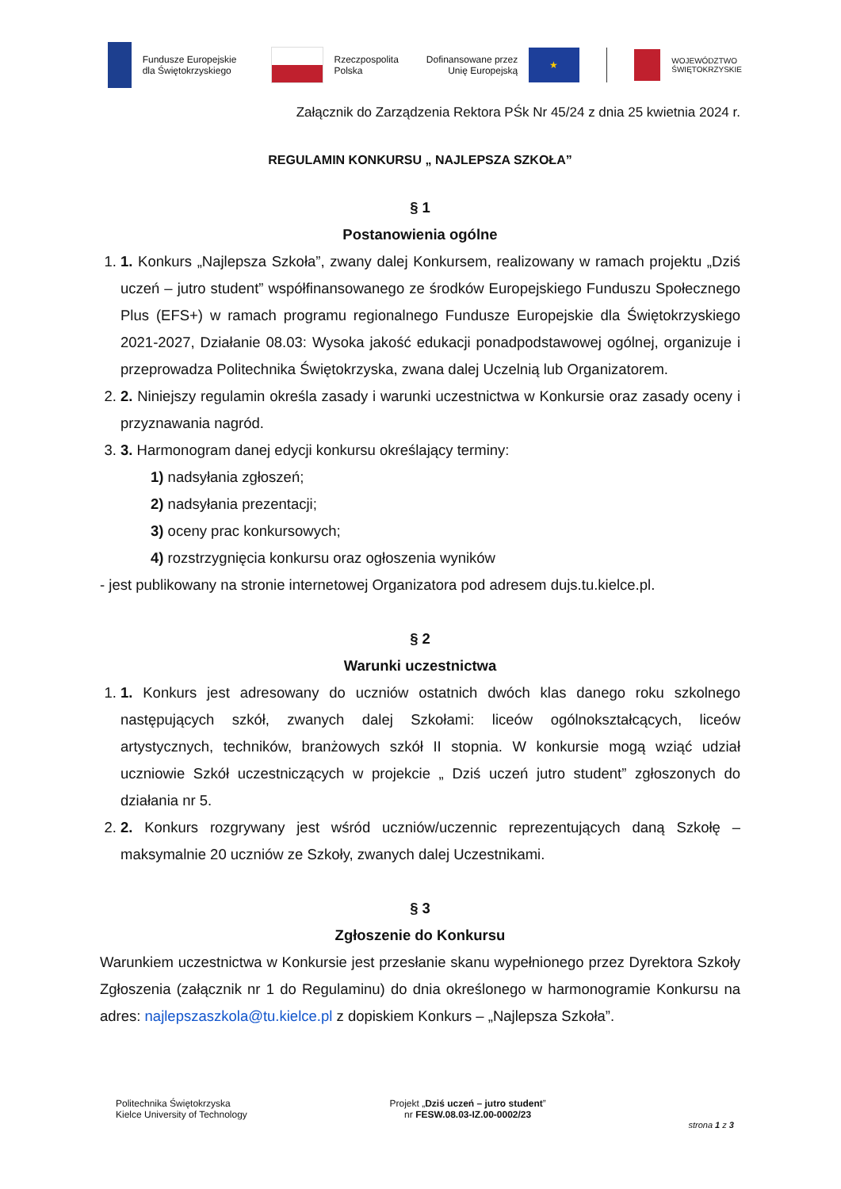Fundusze Europejskie
dla Świętokrzyskiego
Rzeczpospolita
Polska
Dofinansowane przez
Unię Europejską
★
WOJEWÓDZTWO
ŚWIĘTOKRZYSKIE
Załącznik do Zarządzenia Rektora PŚk Nr 45/24 z dnia 25 kwietnia 2024 r.
REGULAMIN KONKURSU „ NAJLEPSZA SZKOŁA”
§ 1
Postanowienia ogólne
1. 1. Konkurs „Najlepsza Szkoła”, zwany dalej Konkursem, realizowany w ramach projektu „Dziś uczeń – jutro student” współfinansowanego ze środków Europejskiego Funduszu Społecznego Plus (EFS+) w ramach programu regionalnego Fundusze Europejskie dla Świętokrzyskiego 2021-2027, Działanie 08.03: Wysoka jakość edukacji ponadpodstawowej ogólnej, organizuje i przeprowadza Politechnika Świętokrzyska, zwana dalej Uczelnią lub Organizatorem.
2. 2. Niniejszy regulamin określa zasady i warunki uczestnictwa w Konkursie oraz zasady oceny i przyznawania nagród.
3. 3. Harmonogram danej edycji konkursu określający terminy:
1) nadsyłania zgłoszeń;
2) nadsyłania prezentacji;
3) oceny prac konkursowych;
4) rozstrzygnięcia konkursu oraz ogłoszenia wyników
- jest publikowany na stronie internetowej Organizatora pod adresem dujs.tu.kielce.pl.
§ 2
Warunki uczestnictwa
1. 1. Konkurs jest adresowany do uczniów ostatnich dwóch klas danego roku szkolnego następujących szkół, zwanych dalej Szkołami: liceów ogólnokształcących, liceów artystycznych, techników, branżowych szkół II stopnia. W konkursie mogą wziąć udział uczniowie Szkół uczestniczących w projekcie „ Dziś uczeń jutro student” zgłoszonych do działania nr 5.
2. 2. Konkurs rozgrywany jest wśród uczniów/uczennic reprezentujących daną Szkołę – maksymalnie 20 uczniów ze Szkoły, zwanych dalej Uczestnikami.
§ 3
Zgłoszenie do Konkursu
Warunkiem uczestnictwa w Konkursie jest przesłanie skanu wypełnionego przez Dyrektora Szkoły Zgłoszenia (załącznik nr 1 do Regulaminu) do dnia określonego w harmonogramie Konkursu na adres: najlepszaszkola@tu.kielce.pl z dopiskiem Konkurs – „Najlepsza Szkoła”.
Politechnika Świętokrzyska
Kielce University of Technology
Projekt „Dziś uczeń – jutro student”
nr FESW.08.03-IZ.00-0002/23
strona 1 z 3